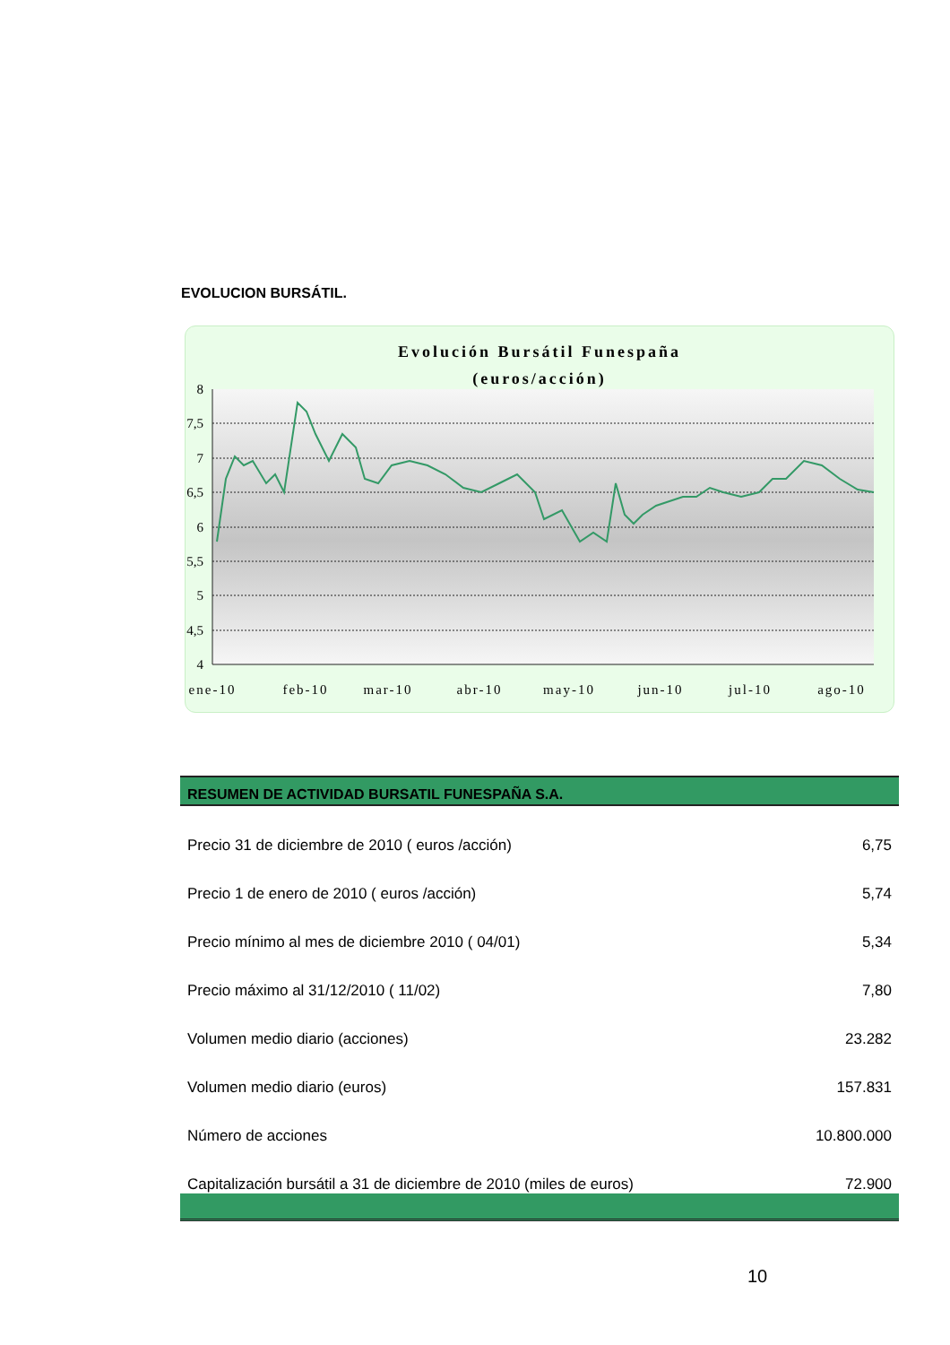EVOLUCION BURSÁTIL.
Evolución Bursátil Funespaña
(euros/acción)
8
7,5
7
6,5
6
5,5
5
4,5
4
ene-10
feb-10
mar-10
abr-10
may-10
jun-10
jul-10
ago-10
| RESUMEN DE ACTIVIDAD BURSATIL FUNESPAÑA S.A. | |
| --- | --- |
| Precio 31 de diciembre de 2010 ( euros /acción) | 6,75 |
| Precio 1 de enero de 2010 ( euros /acción) | 5,74 |
| Precio mínimo al mes de diciembre 2010 ( 04/01) | 5,34 |
| Precio máximo al 31/12/2010 ( 11/02) | 7,80 |
| Volumen medio diario (acciones) | 23.282 |
| Volumen medio diario (euros) | 157.831 |
| Número de acciones | 10.800.000 |
| Capitalización bursátil a 31 de diciembre de 2010 (miles de euros) | 72.900 |
10